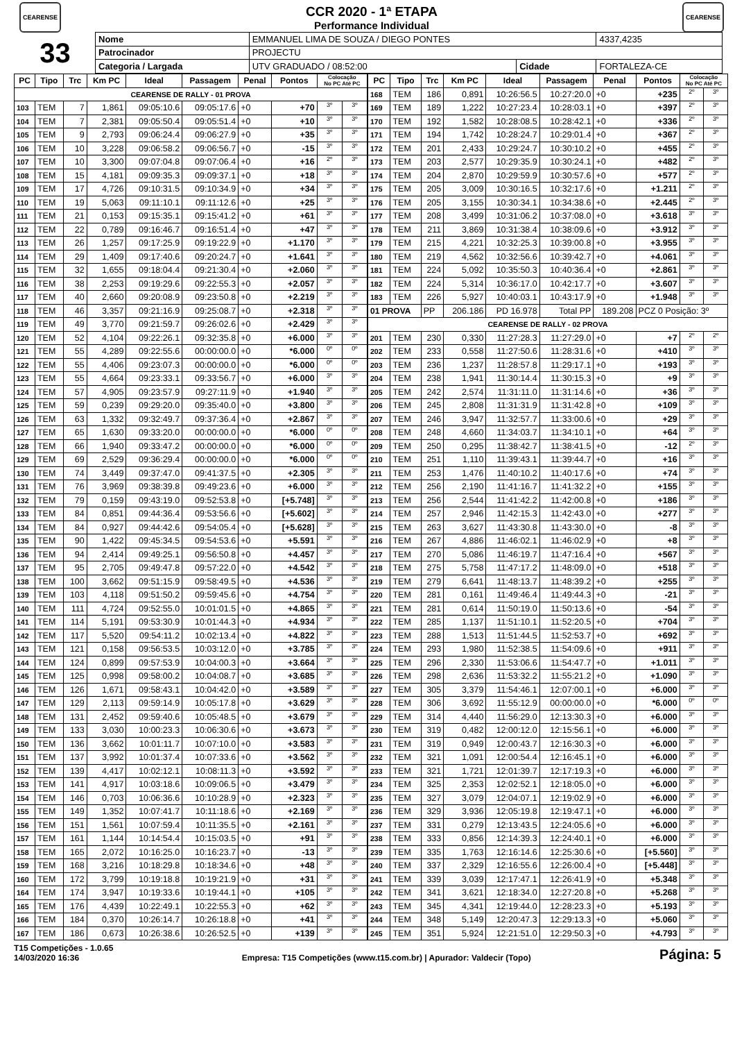CEARENSE
CCR 2020 - 1ª ETAPA
Performance Individual
CEARENSE
33
| Nome | EMMANUEL LIMA DE SOUZA / DIEGO PONTES | | | 4337,4235 |
| Patrocinador | PROJECTU | | | |
| Categoria / Largada | UTV GRADUADO / 08:52:00 | Cidade | FORTALEZA-CE | |
| PC | Tipo | Trc | Km PC | Ideal | Passagem | Penal | Pontos | Colocação No PC Até PC | |
| --- | --- | --- | --- | --- | --- | --- | --- | --- | --- |
| CEARENSE DE RALLY - 01 PROVA | | | | | | | | | |
| 103 | TEM | 7 | 1,861 | 09:05:10.6 | 09:05:17.6 | +0 | +70 | 3º | 3º |
| 104 | TEM | 7 | 2,381 | 09:05:50.4 | 09:05:51.4 | +0 | +10 | 3º | 3º |
| 105 | TEM | 9 | 2,793 | 09:06:24.4 | 09:06:27.9 | +0 | +35 | 3º | 3º |
| 106 | TEM | 10 | 3,228 | 09:06:58.2 | 09:06:56.7 | +0 | -15 | 3º | 3º |
| 107 | TEM | 10 | 3,300 | 09:07:04.8 | 09:07:06.4 | +0 | +16 | 2º | 3º |
| 108 | TEM | 15 | 4,181 | 09:09:35.3 | 09:09:37.1 | +0 | +18 | 3º | 3º |
| 109 | TEM | 17 | 4,726 | 09:10:31.5 | 09:10:34.9 | +0 | +34 | 3º | 3º |
| 110 | TEM | 19 | 5,063 | 09:11:10.1 | 09:11:12.6 | +0 | +25 | 3º | 3º |
| 111 | TEM | 21 | 0,153 | 09:15:35.1 | 09:15:41.2 | +0 | +61 | 3º | 3º |
| 112 | TEM | 22 | 0,789 | 09:16:46.7 | 09:16:51.4 | +0 | +47 | 3º | 3º |
| 113 | TEM | 26 | 1,257 | 09:17:25.9 | 09:19:22.9 | +0 | +1.170 | 3º | 3º |
| 114 | TEM | 29 | 1,409 | 09:17:40.6 | 09:20:24.7 | +0 | +1.641 | 3º | 3º |
| 115 | TEM | 32 | 1,655 | 09:18:04.4 | 09:21:30.4 | +0 | +2.060 | 3º | 3º |
| 116 | TEM | 38 | 2,253 | 09:19:29.6 | 09:22:55.3 | +0 | +2.057 | 3º | 3º |
| 117 | TEM | 40 | 2,660 | 09:20:08.9 | 09:23:50.8 | +0 | +2.219 | 3º | 3º |
| 118 | TEM | 46 | 3,357 | 09:21:16.9 | 09:25:08.7 | +0 | +2.318 | 3º | 3º |
| 119 | TEM | 49 | 3,770 | 09:21:59.7 | 09:26:02.6 | +0 | +2.429 | 3º | 3º |
| 120 | TEM | 52 | 4,104 | 09:22:26.1 | 09:32:35.8 | +0 | +6.000 | 3º | 3º |
| 121 | TEM | 55 | 4,289 | 09:22:55.6 | 00:00:00.0 | +0 | *6.000 | 0º | 0º |
| 122 | TEM | 55 | 4,406 | 09:23:07.3 | 00:00:00.0 | +0 | *6.000 | 0º | 0º |
| 123 | TEM | 55 | 4,664 | 09:23:33.1 | 09:33:56.7 | +0 | +6.000 | 3º | 3º |
| 124 | TEM | 57 | 4,905 | 09:23:57.9 | 09:27:11.9 | +0 | +1.940 | 3º | 3º |
| 125 | TEM | 59 | 0,239 | 09:29:20.0 | 09:35:40.0 | +0 | +3.800 | 3º | 3º |
| 126 | TEM | 63 | 1,332 | 09:32:49.7 | 09:37:36.4 | +0 | +2.867 | 3º | 3º |
| 127 | TEM | 65 | 1,630 | 09:33:20.0 | 00:00:00.0 | +0 | *6.000 | 0º | 0º |
| 128 | TEM | 66 | 1,940 | 09:33:47.2 | 00:00:00.0 | +0 | *6.000 | 0º | 0º |
| 129 | TEM | 69 | 2,529 | 09:36:29.4 | 00:00:00.0 | +0 | *6.000 | 0º | 0º |
| 130 | TEM | 74 | 3,449 | 09:37:47.0 | 09:41:37.5 | +0 | +2.305 | 3º | 3º |
| 131 | TEM | 76 | 3,969 | 09:38:39.8 | 09:49:23.6 | +0 | +6.000 | 3º | 3º |
| 132 | TEM | 79 | 0,159 | 09:43:19.0 | 09:52:53.8 | +0 | [+5.748] | 3º | 3º |
| 133 | TEM | 84 | 0,851 | 09:44:36.4 | 09:53:56.6 | +0 | [+5.602] | 3º | 3º |
| 134 | TEM | 84 | 0,927 | 09:44:42.6 | 09:54:05.4 | +0 | [+5.628] | 3º | 3º |
| 135 | TEM | 90 | 1,422 | 09:45:34.5 | 09:54:53.6 | +0 | +5.591 | 3º | 3º |
| 136 | TEM | 94 | 2,414 | 09:49:25.1 | 09:56:50.8 | +0 | +4.457 | 3º | 3º |
| 137 | TEM | 95 | 2,705 | 09:49:47.8 | 09:57:22.0 | +0 | +4.542 | 3º | 3º |
| 138 | TEM | 100 | 3,662 | 09:51:15.9 | 09:58:49.5 | +0 | +4.536 | 3º | 3º |
| 139 | TEM | 103 | 4,118 | 09:51:50.2 | 09:59:45.6 | +0 | +4.754 | 3º | 3º |
| 140 | TEM | 111 | 4,724 | 09:52:55.0 | 10:01:01.5 | +0 | +4.865 | 3º | 3º |
| 141 | TEM | 114 | 5,191 | 09:53:30.9 | 10:01:44.3 | +0 | +4.934 | 3º | 3º |
| 142 | TEM | 117 | 5,520 | 09:54:11.2 | 10:02:13.4 | +0 | +4.822 | 3º | 3º |
| 143 | TEM | 121 | 0,158 | 09:56:53.5 | 10:03:12.0 | +0 | +3.785 | 3º | 3º |
| 144 | TEM | 124 | 0,899 | 09:57:53.9 | 10:04:00.3 | +0 | +3.664 | 3º | 3º |
| 145 | TEM | 125 | 0,998 | 09:58:00.2 | 10:04:08.7 | +0 | +3.685 | 3º | 3º |
| 146 | TEM | 126 | 1,671 | 09:58:43.1 | 10:04:42.0 | +0 | +3.589 | 3º | 3º |
| 147 | TEM | 129 | 2,113 | 09:59:14.9 | 10:05:17.8 | +0 | +3.629 | 3º | 3º |
| 148 | TEM | 131 | 2,452 | 09:59:40.6 | 10:05:48.5 | +0 | +3.679 | 3º | 3º |
| 149 | TEM | 133 | 3,030 | 10:00:23.3 | 10:06:30.6 | +0 | +3.673 | 3º | 3º |
| 150 | TEM | 136 | 3,662 | 10:01:11.7 | 10:07:10.0 | +0 | +3.583 | 3º | 3º |
| 151 | TEM | 137 | 3,992 | 10:01:37.4 | 10:07:33.6 | +0 | +3.562 | 3º | 3º |
| 152 | TEM | 139 | 4,417 | 10:02:12.1 | 10:08:11.3 | +0 | +3.592 | 3º | 3º |
| 153 | TEM | 141 | 4,917 | 10:03:18.6 | 10:09:06.5 | +0 | +3.479 | 3º | 3º |
| 154 | TEM | 146 | 0,703 | 10:06:36.6 | 10:10:28.9 | +0 | +2.323 | 3º | 3º |
| 155 | TEM | 149 | 1,352 | 10:07:41.7 | 10:11:18.6 | +0 | +2.169 | 3º | 3º |
| 156 | TEM | 151 | 1,561 | 10:07:59.4 | 10:11:35.5 | +0 | +2.161 | 3º | 3º |
| 157 | TEM | 161 | 1,144 | 10:14:54.4 | 10:15:03.5 | +0 | +91 | 3º | 3º |
| 158 | TEM | 165 | 2,072 | 10:16:25.0 | 10:16:23.7 | +0 | -13 | 3º | 3º |
| 159 | TEM | 168 | 3,216 | 10:18:29.8 | 10:18:34.6 | +0 | +48 | 3º | 3º |
| 160 | TEM | 172 | 3,799 | 10:19:18.8 | 10:19:21.9 | +0 | +31 | 3º | 3º |
| 164 | TEM | 174 | 3,947 | 10:19:33.6 | 10:19:44.1 | +0 | +105 | 3º | 3º |
| 165 | TEM | 176 | 4,439 | 10:22:49.1 | 10:22:55.3 | +0 | +62 | 3º | 3º |
| 166 | TEM | 184 | 0,370 | 10:26:14.7 | 10:26:18.8 | +0 | +41 | 3º | 3º |
| 167 | TEM | 186 | 0,673 | 10:26:38.6 | 10:26:52.5 | +0 | +139 | 3º | 3º |
| PC | Tipo | Trc | Km PC | Ideal | Passagem | Penal | Pontos | Colocação No PC Até PC | |
| --- | --- | --- | --- | --- | --- | --- | --- | --- | --- |
| 168 | TEM | 186 | 0,891 | 10:26:56.5 | 10:27:20.0 | +0 | +235 | 2º | 3º |
| 169 | TEM | 189 | 1,222 | 10:27:23.4 | 10:28:03.1 | +0 | +397 | 2º | 3º |
| 170 | TEM | 192 | 1,582 | 10:28:08.5 | 10:28:42.1 | +0 | +336 | 2º | 3º |
| 171 | TEM | 194 | 1,742 | 10:28:24.7 | 10:29:01.4 | +0 | +367 | 2º | 3º |
| 172 | TEM | 201 | 2,433 | 10:29:24.7 | 10:30:10.2 | +0 | +455 | 2º | 3º |
| 173 | TEM | 203 | 2,577 | 10:29:35.9 | 10:30:24.1 | +0 | +482 | 2º | 3º |
| 174 | TEM | 204 | 2,870 | 10:29:59.9 | 10:30:57.6 | +0 | +577 | 2º | 3º |
| 175 | TEM | 205 | 3,009 | 10:30:16.5 | 10:32:17.6 | +0 | +1.211 | 2º | 3º |
| 176 | TEM | 205 | 3,155 | 10:30:34.1 | 10:34:38.6 | +0 | +2.445 | 2º | 3º |
| 177 | TEM | 208 | 3,499 | 10:31:06.2 | 10:37:08.0 | +0 | +3.618 | 3º | 3º |
| 178 | TEM | 211 | 3,869 | 10:31:38.4 | 10:38:09.6 | +0 | +3.912 | 3º | 3º |
| 179 | TEM | 215 | 4,221 | 10:32:25.3 | 10:39:00.8 | +0 | +3.955 | 3º | 3º |
| 180 | TEM | 219 | 4,562 | 10:32:56.6 | 10:39:42.7 | +0 | +4.061 | 3º | 3º |
| 181 | TEM | 224 | 5,092 | 10:35:50.3 | 10:40:36.4 | +0 | +2.861 | 3º | 3º |
| 182 | TEM | 224 | 5,314 | 10:36:17.0 | 10:42:17.7 | +0 | +3.607 | 3º | 3º |
| 183 | TEM | 226 | 5,927 | 10:40:03.1 | 10:43:17.9 | +0 | +1.948 | 3º | 3º |
| 01 PROVA | | PP | 206.186 | PD 16.978 | Total PP | 189.208 | PCZ 0 Posição: 3º | | |
| CEARENSE DE RALLY - 02 PROVA | | | | | | | | | |
| 201 | TEM | 230 | 0,330 | 11:27:28.3 | 11:27:29.0 | +0 | +7 | 2º | 2º |
| 202 | TEM | 233 | 0,558 | 11:27:50.6 | 11:28:31.6 | +0 | +410 | 3º | 3º |
| 203 | TEM | 236 | 1,237 | 11:28:57.8 | 11:29:17.1 | +0 | +193 | 3º | 3º |
| 204 | TEM | 238 | 1,941 | 11:30:14.4 | 11:30:15.3 | +0 | +9 | 3º | 3º |
| 205 | TEM | 242 | 2,574 | 11:31:11.0 | 11:31:14.6 | +0 | +36 | 3º | 3º |
| 206 | TEM | 245 | 2,808 | 11:31:31.9 | 11:31:42.8 | +0 | +109 | 3º | 3º |
| 207 | TEM | 246 | 3,947 | 11:32:57.7 | 11:33:00.6 | +0 | +29 | 3º | 3º |
| 208 | TEM | 248 | 4,660 | 11:34:03.7 | 11:34:10.1 | +0 | +64 | 3º | 3º |
| 209 | TEM | 250 | 0,295 | 11:38:42.7 | 11:38:41.5 | +0 | -12 | 2º | 3º |
| 210 | TEM | 251 | 1,110 | 11:39:43.1 | 11:39:44.7 | +0 | +16 | 3º | 3º |
| 211 | TEM | 253 | 1,476 | 11:40:10.2 | 11:40:17.6 | +0 | +74 | 3º | 3º |
| 212 | TEM | 256 | 2,190 | 11:41:16.7 | 11:41:32.2 | +0 | +155 | 3º | 3º |
| 213 | TEM | 256 | 2,544 | 11:41:42.2 | 11:42:00.8 | +0 | +186 | 3º | 3º |
| 214 | TEM | 257 | 2,946 | 11:42:15.3 | 11:42:43.0 | +0 | +277 | 3º | 3º |
| 215 | TEM | 263 | 3,627 | 11:43:30.8 | 11:43:30.0 | +0 | -8 | 3º | 3º |
| 216 | TEM | 267 | 4,886 | 11:46:02.1 | 11:46:02.9 | +0 | +8 | 3º | 3º |
| 217 | TEM | 270 | 5,086 | 11:46:19.7 | 11:47:16.4 | +0 | +567 | 3º | 3º |
| 218 | TEM | 275 | 5,758 | 11:47:17.2 | 11:48:09.0 | +0 | +518 | 3º | 3º |
| 219 | TEM | 279 | 6,641 | 11:48:13.7 | 11:48:39.2 | +0 | +255 | 3º | 3º |
| 220 | TEM | 281 | 0,161 | 11:49:46.4 | 11:49:44.3 | +0 | -21 | 3º | 3º |
| 221 | TEM | 281 | 0,614 | 11:50:19.0 | 11:50:13.6 | +0 | -54 | 3º | 3º |
| 222 | TEM | 285 | 1,137 | 11:51:10.1 | 11:52:20.5 | +0 | +704 | 3º | 3º |
| 223 | TEM | 288 | 1,513 | 11:51:44.5 | 11:52:53.7 | +0 | +692 | 3º | 3º |
| 224 | TEM | 293 | 1,980 | 11:52:38.5 | 11:54:09.6 | +0 | +911 | 3º | 3º |
| 225 | TEM | 296 | 2,330 | 11:53:06.6 | 11:54:47.7 | +0 | +1.011 | 3º | 3º |
| 226 | TEM | 298 | 2,636 | 11:53:32.2 | 11:55:21.2 | +0 | +1.090 | 3º | 3º |
| 227 | TEM | 305 | 3,379 | 11:54:46.1 | 12:07:00.1 | +0 | +6.000 | 3º | 3º |
| 228 | TEM | 306 | 3,692 | 11:55:12.9 | 00:00:00.0 | +0 | *6.000 | 0º | 0º |
| 229 | TEM | 314 | 4,440 | 11:56:29.0 | 12:13:30.3 | +0 | +6.000 | 3º | 3º |
| 230 | TEM | 319 | 0,482 | 12:00:12.0 | 12:15:56.1 | +0 | +6.000 | 3º | 3º |
| 231 | TEM | 319 | 0,949 | 12:00:43.7 | 12:16:30.3 | +0 | +6.000 | 3º | 3º |
| 232 | TEM | 321 | 1,091 | 12:00:54.4 | 12:16:45.1 | +0 | +6.000 | 3º | 3º |
| 233 | TEM | 321 | 1,721 | 12:01:39.7 | 12:17:19.3 | +0 | +6.000 | 3º | 3º |
| 234 | TEM | 325 | 2,353 | 12:02:52.1 | 12:18:05.0 | +0 | +6.000 | 3º | 3º |
| 235 | TEM | 327 | 3,079 | 12:04:07.1 | 12:19:02.9 | +0 | +6.000 | 3º | 3º |
| 236 | TEM | 329 | 3,936 | 12:05:19.8 | 12:19:47.1 | +0 | +6.000 | 3º | 3º |
| 237 | TEM | 331 | 0,279 | 12:13:43.5 | 12:24:05.6 | +0 | +6.000 | 3º | 3º |
| 238 | TEM | 333 | 0,856 | 12:14:39.3 | 12:24:40.1 | +0 | +6.000 | 3º | 3º |
| 239 | TEM | 335 | 1,763 | 12:16:14.6 | 12:25:30.6 | +0 | [+5.560] | 3º | 3º |
| 240 | TEM | 337 | 2,329 | 12:16:55.6 | 12:26:00.4 | +0 | [+5.448] | 3º | 3º |
| 241 | TEM | 339 | 3,039 | 12:17:47.1 | 12:26:41.9 | +0 | +5.348 | 3º | 3º |
| 242 | TEM | 341 | 3,621 | 12:18:34.0 | 12:27:20.8 | +0 | +5.268 | 3º | 3º |
| 243 | TEM | 345 | 4,341 | 12:19:44.0 | 12:28:23.3 | +0 | +5.193 | 3º | 3º |
| 244 | TEM | 348 | 5,149 | 12:20:47.3 | 12:29:13.3 | +0 | +5.060 | 3º | 3º |
| 245 | TEM | 351 | 5,924 | 12:21:51.0 | 12:29:50.3 | +0 | +4.793 | 3º | 3º |
T15 Competições - 1.0.65
14/03/2020 16:36
Empresa: T15 Competições (www.t15.com.br) | Apurador: Valdecir (Topo)
Página: 5